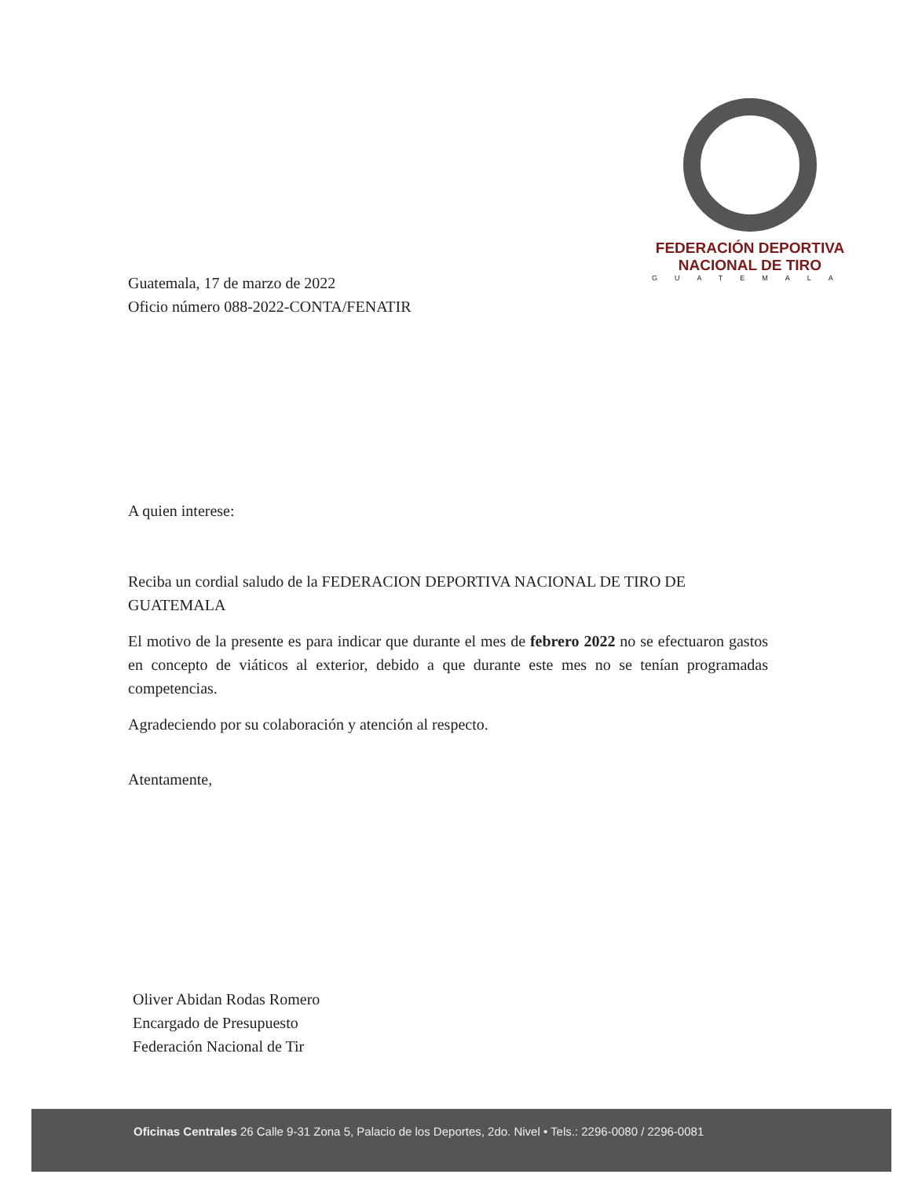FEDERACIÓN DEPORTIVA
NACIONAL DE TIRO
GUATEMALA
Guatemala, 17 de marzo de 2022
Oficio número 088-2022-CONTA/FENATIR
A quien interese:
Reciba un cordial saludo de la FEDERACION DEPORTIVA NACIONAL DE TIRO DE GUATEMALA
El motivo de la presente es para indicar que durante el mes de febrero 2022 no se efectuaron gastos en concepto de viáticos al exterior, debido a que durante este mes no se tenían programadas competencias.
Agradeciendo por su colaboración y atención al respecto.
Atentamente,
Oliver Abidan Rodas Romero
Encargado de Presupuesto
Federación Nacional de Tir
Oficinas Centrales 26 Calle 9-31 Zona 5, Palacio de los Deportes, 2do. Nivel • Tels.: 2296-0080 / 2296-0081